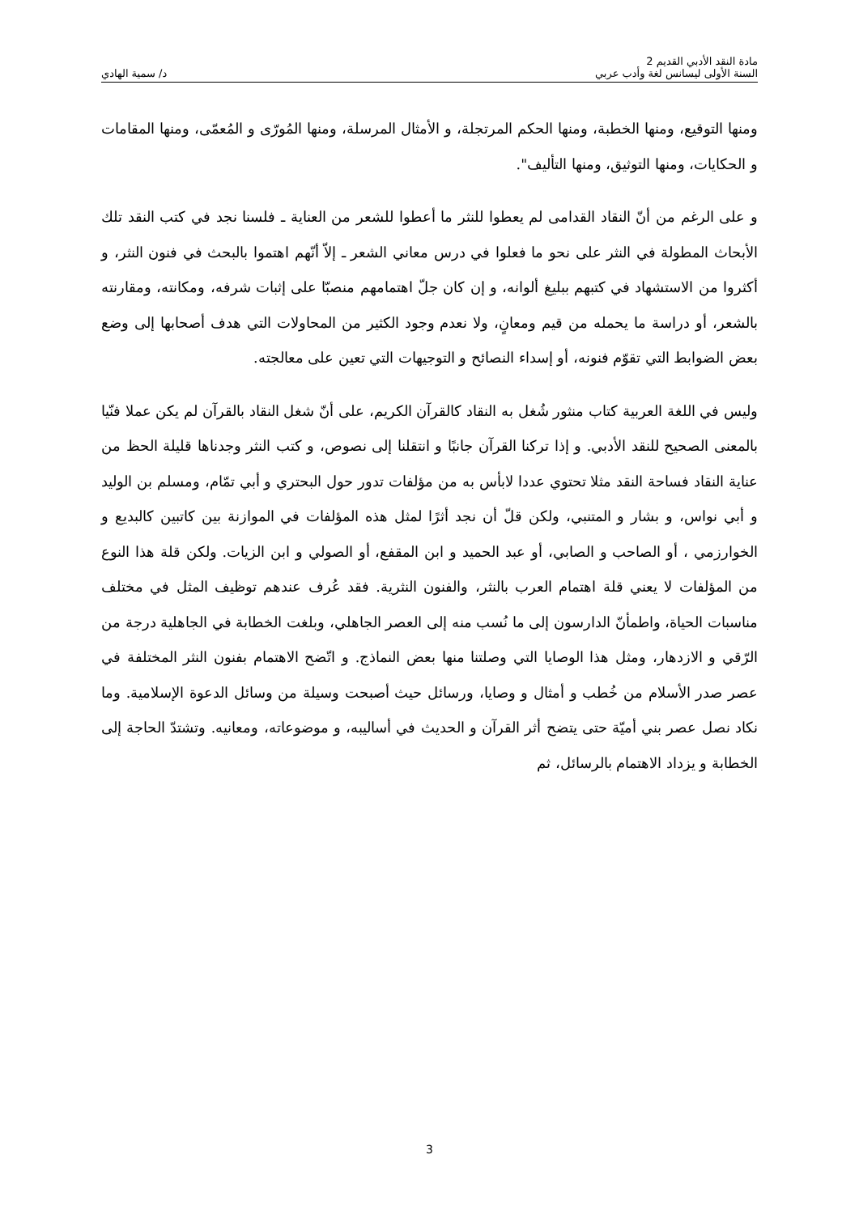مادة النقد الأدبي القديم 2
السنة الأولى ليسانس لغة وأدب عربي
د/ سمية الهادي
ومنها التوقيع، ومنها الخطبة، ومنها الحكم المرتجلة، و الأمثال المرسلة، ومنها المُورّى و المُعمّى، ومنها المقامات و الحكايات، ومنها التوثيق، ومنها التأليف".
و على الرغم من أنّ النقاد القدامى لم يعطوا للنثر ما أعطوا للشعر من العناية ـ فلسنا نجد في كتب النقد تلك الأبحاث المطولة في النثر على نحو ما فعلوا في درس معاني الشعر ـ إلاّ أنّهم اهتموا بالبحث في فنون النثر، و أكثروا من الاستشهاد في كتبهم ببليغ ألوانه، و إن كان جلّ اهتمامهم منصبّا على إثبات شرفه، ومكانته، ومقارنته بالشعر، أو دراسة ما يحمله من قيم ومعانٍ، ولا نعدم وجود الكثير من المحاولات التي هدف أصحابها إلى وضع بعض الضوابط التي تقوّم فنونه، أو إسداء النصائح و التوجيهات التي تعين على معالجته.
وليس في اللغة العربية كتاب منثور شُغل به النقاد كالقرآن الكريم، على أنّ شغل النقاد بالقرآن لم يكن عملا فنّيا بالمعنى الصحيح للنقد الأدبي. و إذا تركنا القرآن جانبًا و انتقلنا إلى نصوص، و كتب النثر وجدناها قليلة الحظ من عناية النقاد فساحة النقد مثلا تحتوي عددا لابأس به من مؤلفات تدور حول البحتري و أبي تمّام، ومسلم بن الوليد و أبي نواس، و بشار و المتنبي، ولكن قلّ أن نجد أثرًا لمثل هذه المؤلفات في الموازنة بين كاتبين كالبديع و الخوارزمي ، أو الصاحب و الصابي، أو عبد الحميد و ابن المقفع، أو الصولي و ابن الزيات. ولكن قلة هذا النوع من المؤلفات لا يعني قلة اهتمام العرب بالنثر، والفنون النثرية. فقد عُرف عندهم توظيف المثل في مختلف مناسبات الحياة، واطمأنّ الدارسون إلى ما نُسب منه إلى العصر الجاهلي، وبلغت الخطابة في الجاهلية درجة من الرّقي و الازدهار، ومثل هذا الوصايا التي وصلتنا منها بعض النماذج. و اتّضح الاهتمام بفنون النثر المختلفة في عصر صدر الأسلام من خُطب و أمثال و وصايا، ورسائل حيث أصبحت وسيلة من وسائل الدعوة الإسلامية. وما نكاد نصل عصر بني أميّة حتى يتضح أثر القرآن و الحديث في أساليبه، و موضوعاته، ومعانيه. وتشتدّ الحاجة إلى الخطابة و يزداد الاهتمام بالرسائل، ثم
3